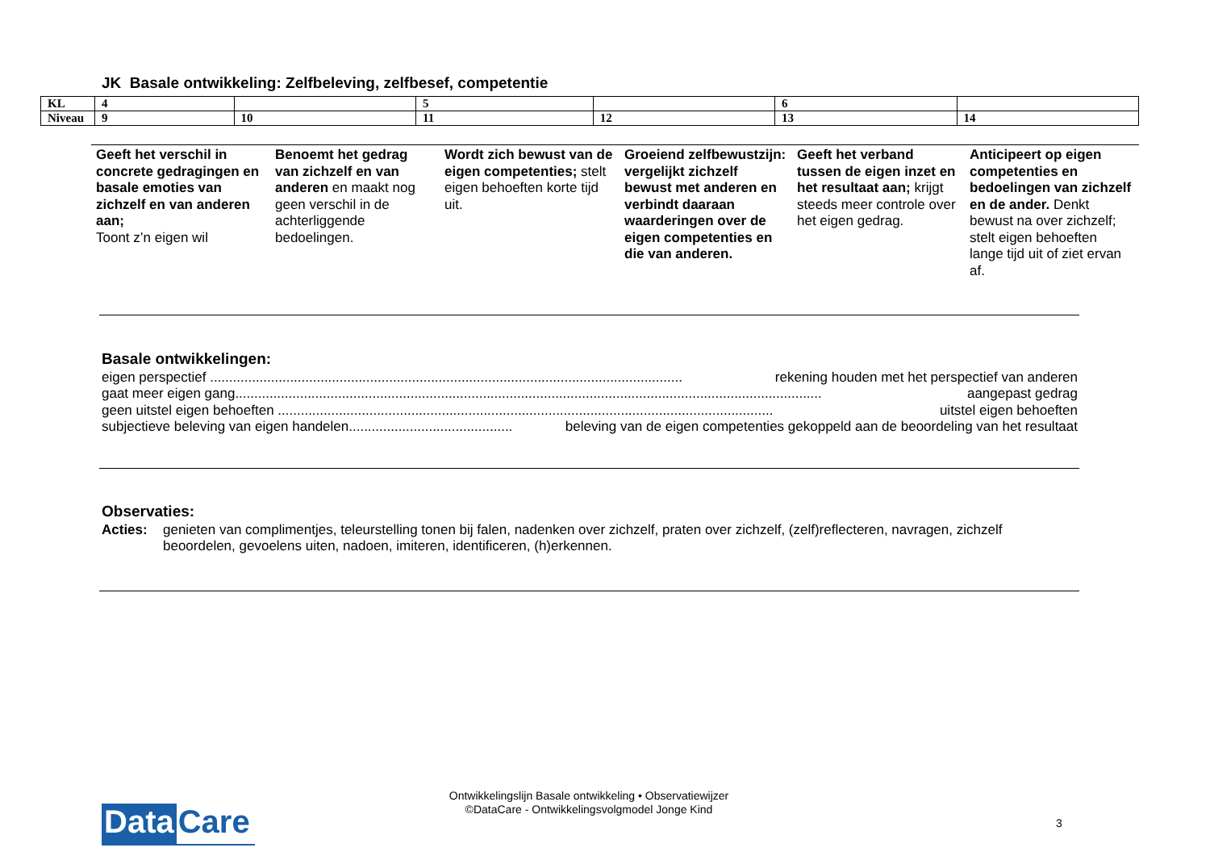JK Basale ontwikkeling: Zelfbeleving, zelfbesef, competentie
| KL | 4 | | 5 | | 6 | |
| Niveau | 9 | 10 | 11 | 12 | 13 | 14 |
| Geeft het verschil in concrete gedragingen en basale emoties van zichzelf en van anderen aan; Toont z’n eigen wil | Benoemt het gedrag van zichzelf en van anderen en maakt nog geen verschil in de achterliggende bedoelingen. | Wordt zich bewust van de eigen competenties; stelt eigen behoeften korte tijd uit. | Groeiend zelfbewustzijn: vergelijkt zichzelf bewust met anderen en verbindt daaraan waarderingen over de eigen competenties en die van anderen. | Geeft het verband tussen de eigen inzet en het resultaat aan; krijgt steeds meer controle over het eigen gedrag. | Anticipeert op eigen competenties en bedoelingen van zichzelf en de ander. Denkt bewust na over zichzelf; stelt eigen behoeften lange tijd uit of ziet ervan af. |
Basale ontwikkelingen:
eigen perspectief ............................................................................................................................ rekening houden met het perspectief van anderen
gaat meer eigen gang.......................................................................................................................................................... aangepast gedrag
geen uitstel eigen behoeften .................................................................................................................................. uitstel eigen behoeften
subjectieve beleving van eigen handelen........................................... beleving van de eigen competenties gekoppeld aan de beoordeling van het resultaat
Observaties:
Acties: genieten van complimentjes, teleurstelling tonen bij falen, nadenken over zichzelf, praten over zichzelf, (zelf)reflecteren, navragen, zichzelf beoordelen, gevoelens uiten, nadoen, imiteren, identificeren, (h)erkennen.
Data Care
Ontwikkelingslijn Basale ontwikkeling • Observatiewijzer
©DataCare - Ontwikkelingsvolgmodel Jonge Kind
3